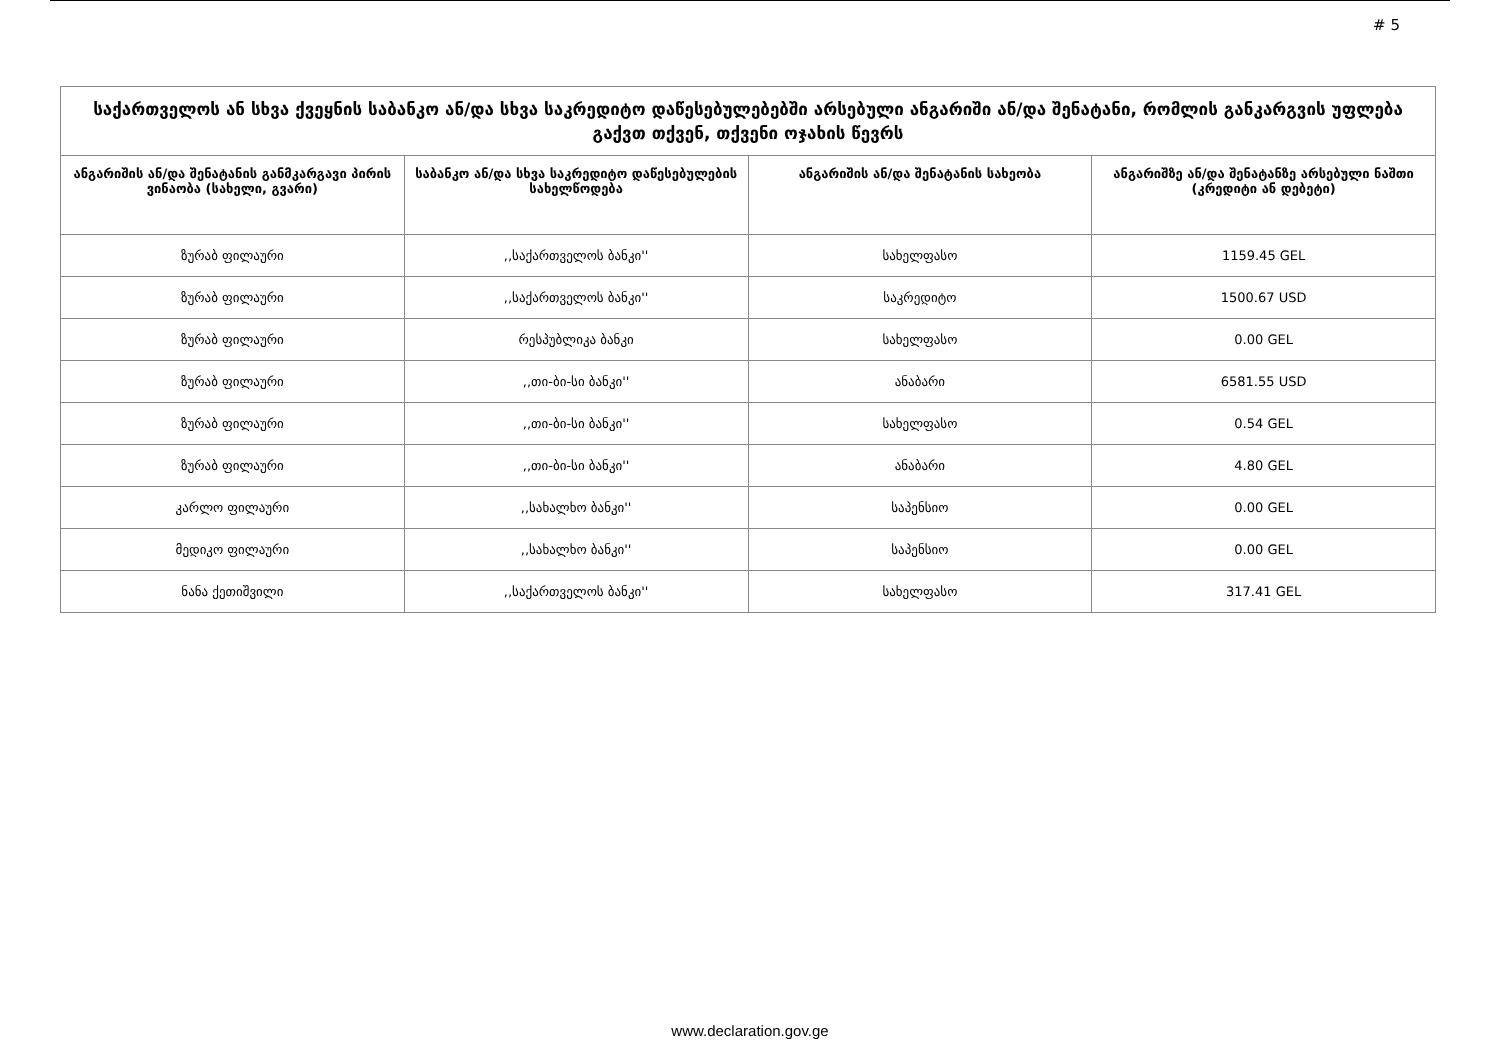# 5
| საქართველოს ან სხვა ქვეყნის საბანკო ან/და სხვა საკრედიტო დაწესებულებებში არსებული ანგარიში ან/და შენატანი, რომლის განკარგვის უფლება გაქვთ თქვენ, თქვენი ოჯახის წევრს | | | |
| --- | --- | --- | --- |
| ანგარიშის ან/და შენატანის განმკარგავი პირის ვინაობა (სახელი, გვარი) | საბანკო ან/და სხვა საკრედიტო დაწესებულების სახელწოდება | ანგარიშის ან/და შენატანის სახეობა | ანგარიშზე ან/და შენატანზე არსებული ნაშთი (კრედიტი ან დებეტი) |
| ზურაბ ფილაური | ,,საქართველოს ბანკი'' | სახელფასო | 1159.45 GEL |
| ზურაბ ფილაური | ,,საქართველოს ბანკი'' | საკრედიტო | 1500.67 USD |
| ზურაბ ფილაური | რესპუბლიკა ბანკი | სახელფასო | 0.00 GEL |
| ზურაბ ფილაური | ,,თი-ბი-სი ბანკი'' | ანაბარი | 6581.55 USD |
| ზურაბ ფილაური | ,,თი-ბი-სი ბანკი'' | სახელფასო | 0.54 GEL |
| ზურაბ ფილაური | ,,თი-ბი-სი ბანკი'' | ანაბარი | 4.80 GEL |
| კარლო ფილაური | ,,სახალხო ბანკი'' | საპენსიო | 0.00 GEL |
| მედიკო ფილაური | ,,სახალხო ბანკი'' | საპენსიო | 0.00 GEL |
| ნანა ქეთიშვილი | ,,საქართველოს ბანკი'' | სახელფასო | 317.41 GEL |
www.declaration.gov.ge